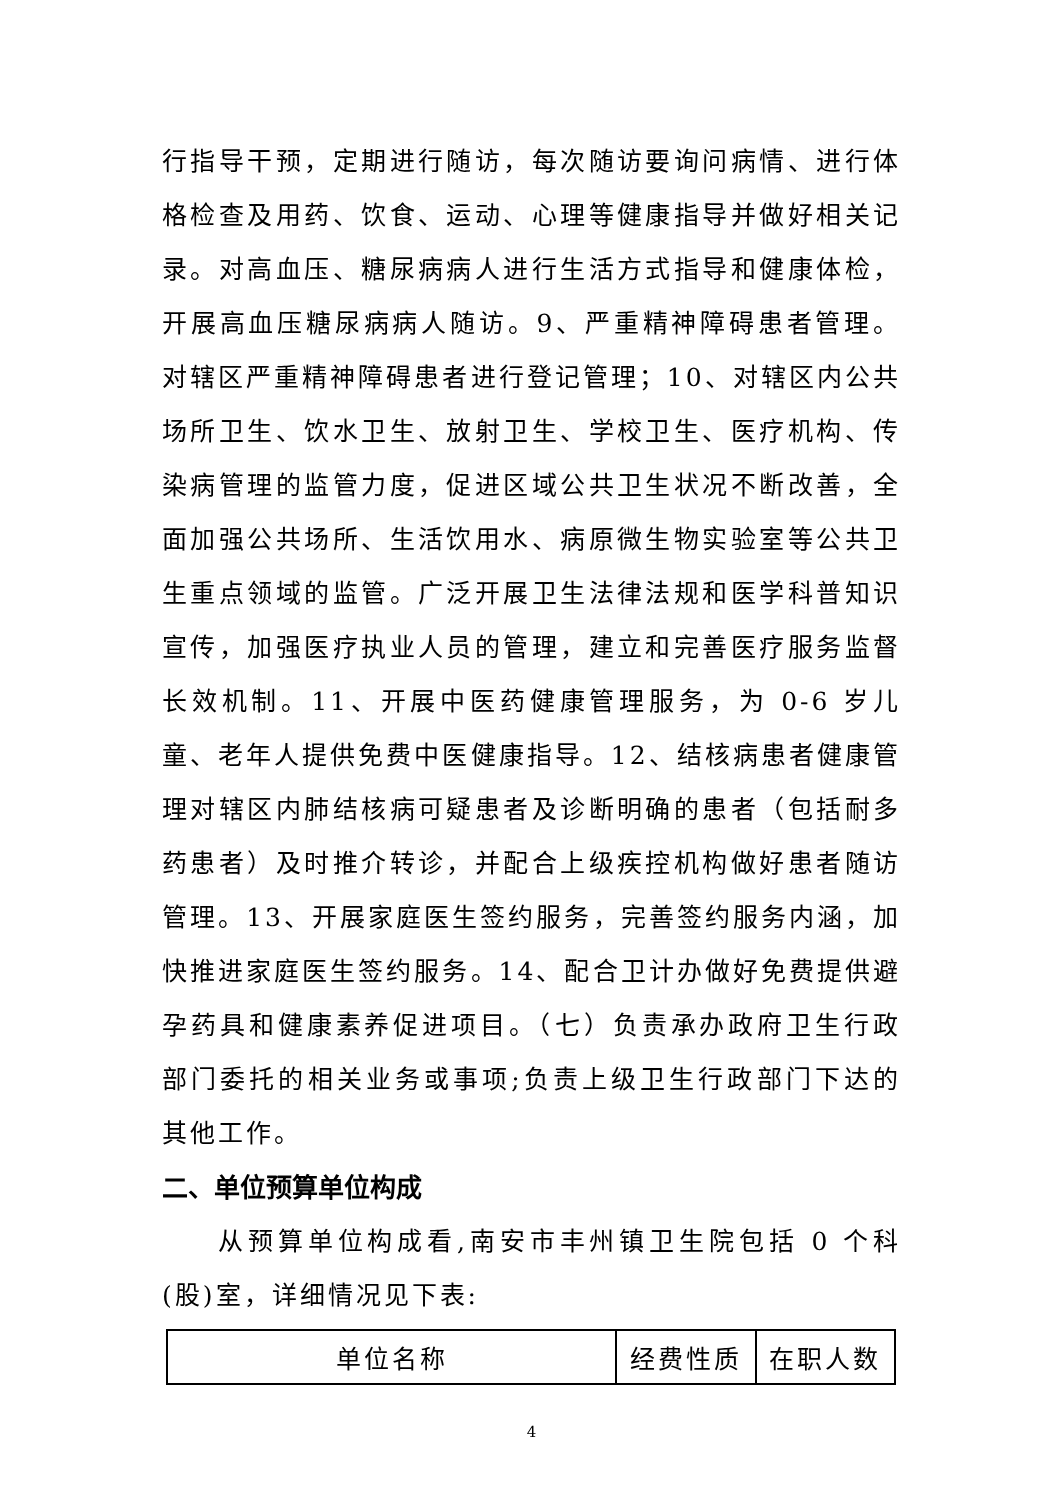行指导干预，定期进行随访，每次随访要询问病情、进行体格检查及用药、饮食、运动、心理等健康指导并做好相关记录。对高血压、糖尿病病人进行生活方式指导和健康体检，开展高血压糖尿病病人随访。9、严重精神障碍患者管理。对辖区严重精神障碍患者进行登记管理；10、对辖区内公共场所卫生、饮水卫生、放射卫生、学校卫生、医疗机构、传染病管理的监管力度，促进区域公共卫生状况不断改善，全面加强公共场所、生活饮用水、病原微生物实验室等公共卫生重点领域的监管。广泛开展卫生法律法规和医学科普知识宣传，加强医疗执业人员的管理，建立和完善医疗服务监督长效机制。11、开展中医药健康管理服务，为 0-6 岁儿童、老年人提供免费中医健康指导。12、结核病患者健康管理对辖区内肺结核病可疑患者及诊断明确的患者（包括耐多药患者）及时推介转诊，并配合上级疾控机构做好患者随访管理。13、开展家庭医生签约服务，完善签约服务内涵，加快推进家庭医生签约服务。14、配合卫计办做好免费提供避孕药具和健康素养促进项目。（七）负责承办政府卫生行政部门委托的相关业务或事项;负责上级卫生行政部门下达的其他工作。
二、单位预算单位构成
从预算单位构成看,南安市丰州镇卫生院包括 0 个科(股)室，详细情况见下表:
| 单位名称 | 经费性质 | 在职人数 |
4